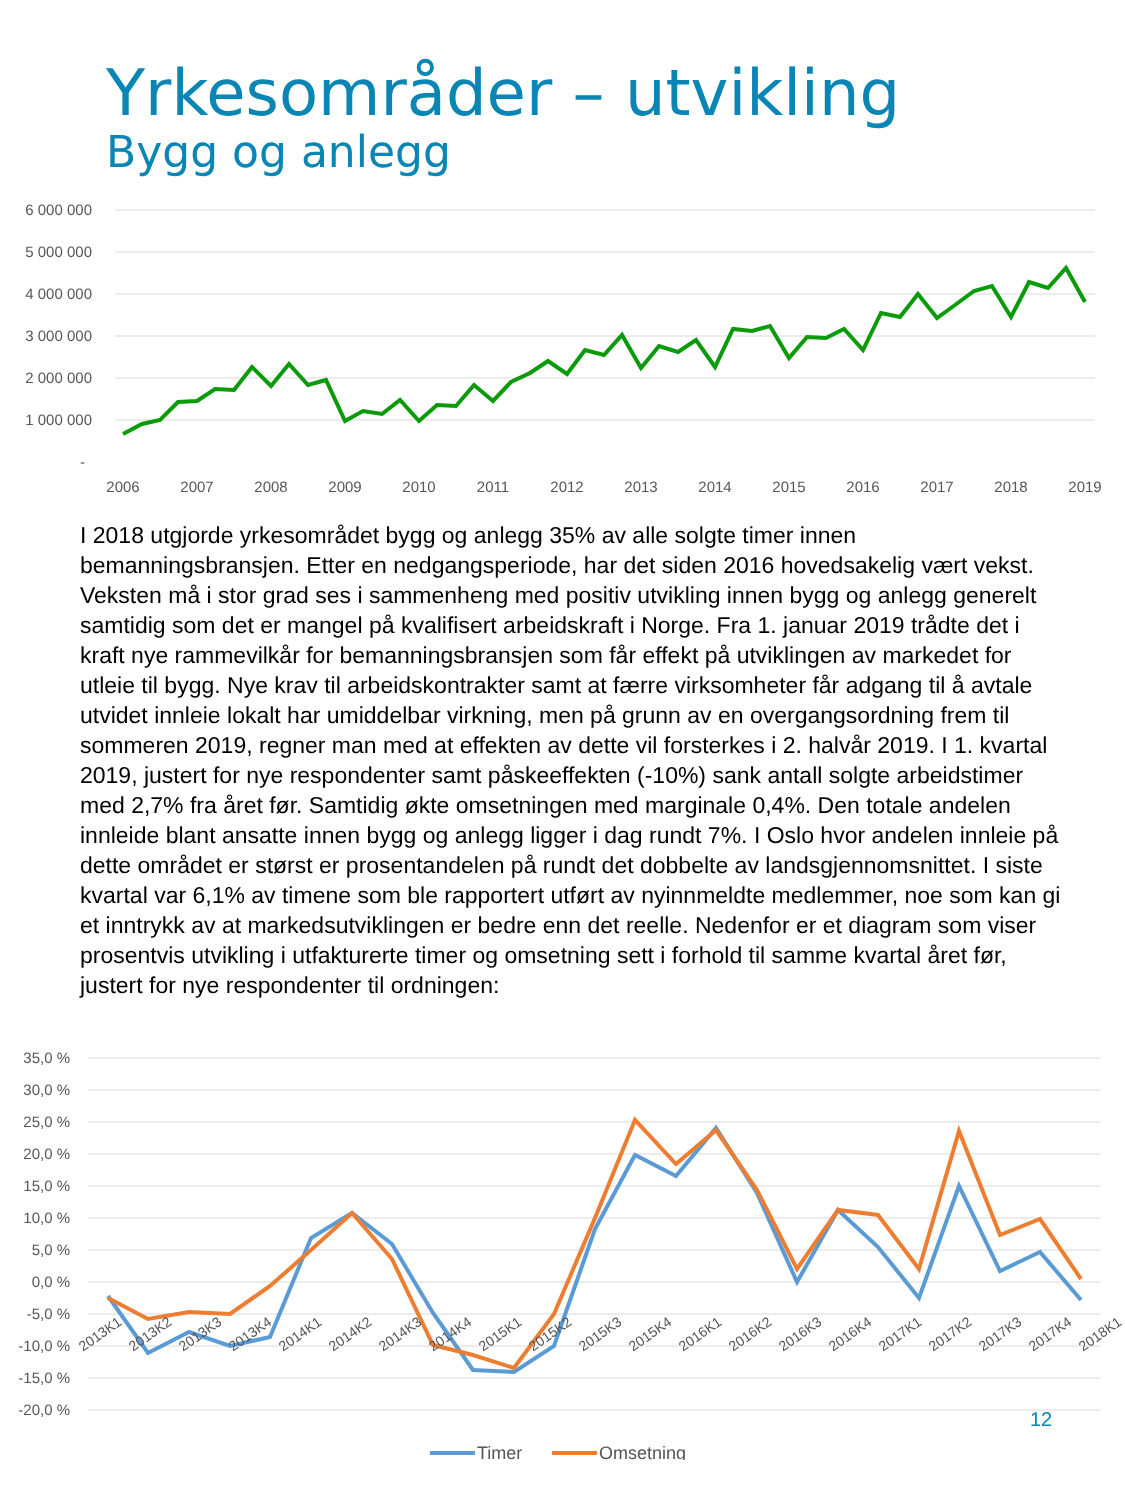Yrkesområder – utvikling
Bygg og anlegg
6 000 000
5 000 000
4 000 000
3 000 000
2 000 000
1 000 000
-
2006
2007
2008
2009
2010
2011
2012
2013
2014
2015
2016
2017
2018
2019
I 2018 utgjorde yrkesområdet bygg og anlegg 35% av alle solgte timer innen bemanningsbransjen. Etter en nedgangsperiode, har det siden 2016 hovedsakelig vært vekst. Veksten må i stor grad ses i sammenheng med positiv utvikling innen bygg og anlegg generelt samtidig som det er mangel på kvalifisert arbeidskraft i Norge. Fra 1. januar 2019 trådte det i kraft nye rammevilkår for bemanningsbransjen som får effekt på utviklingen av markedet for utleie til bygg. Nye krav til arbeidskontrakter samt at færre virksomheter får adgang til å avtale utvidet innleie lokalt har umiddelbar virkning, men på grunn av en overgangsordning frem til sommeren 2019, regner man med at effekten av dette vil forsterkes i 2. halvår 2019. I 1. kvartal 2019, justert for nye respondenter samt påskeeffekten (-10%) sank antall solgte arbeidstimer med 2,7% fra året før. Samtidig økte omsetningen med marginale 0,4%. Den totale andelen innleide blant ansatte innen bygg og anlegg ligger i dag rundt 7%. I Oslo hvor andelen innleie på dette området er størst er prosentandelen på rundt det dobbelte av landsgjennomsnittet. I siste kvartal var 6,1% av timene som ble rapportert utført av nyinnmeldte medlemmer, noe som kan gi et inntrykk av at markedsutviklingen er bedre enn det reelle. Nedenfor er et diagram som viser prosentvis utvikling i utfakturerte timer og omsetning sett i forhold til samme kvartal året før, justert for nye respondenter til ordningen:
35,0 %
30,0 %
25,0 %
20,0 %
15,0 %
10,0 %
5,0 %
0,0 %
-5,0 %
-10,0 %
-15,0 %
-20,0 %
2013K1
2013K2
2013K3
2013K4
2014K1
2014K2
2014K3
2014K4
2015K1
2015K2
2015K3
2015K4
2016K1
2016K2
2016K3
2016K4
2017K1
2017K2
2017K3
2017K4
2018K1
Timer
Omsetning
12